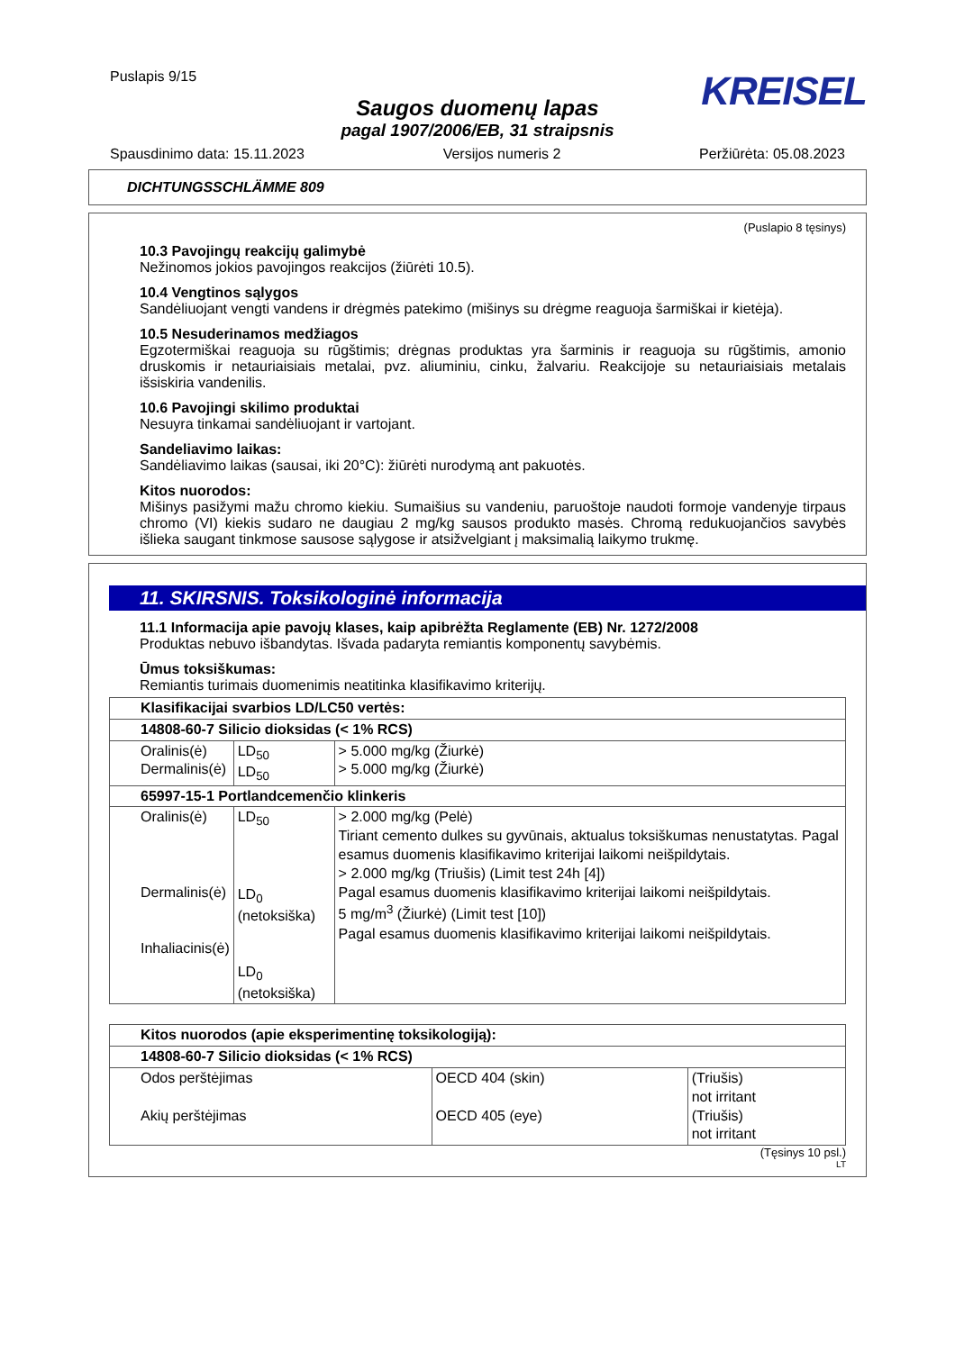Puslapis 9/15
KREISEL
Saugos duomenų lapas
pagal 1907/2006/EB, 31 straipsnis
Spausdinimo data: 15.11.2023 Versijos numeris 2 Peržiūrėta: 05.08.2023
DICHTUNGSSCHLÄMME 809
(Puslapio 8 tęsinys)
10.3 Pavojingų reakcijų galimybė
Nežinomos jokios pavojingos reakcijos (žiūrėti 10.5).
10.4 Vengtinos sąlygos
Sandėliuojant vengti vandens ir drėgmės patekimo (mišinys su drėgme reaguoja šarmiškai ir kietėja).
10.5 Nesuderinamos medžiagos
Egzotermiškai reaguoja su rūgštimis; drėgnas produktas yra šarminis ir reaguoja su rūgštimis, amonio druskomis ir netauriaisiais metalai, pvz. aliuminiu, cinku, žalvariu. Reakcijoje su netauriaisiais metalais išsiskiria vandenilis.
10.6 Pavojingi skilimo produktai
Nesuyra tinkamai sandėliuojant ir vartojant.
Sandeliavimo laikas:
Sandėliavimo laikas (sausai, iki 20°C): žiūrėti nurodymą ant pakuotės.
Kitos nuorodos:
Mišinys pasižymi mažu chromo kiekiu. Sumaišius su vandeniu, paruoštoje naudoti formoje vandenyje tirpaus chromo (VI) kiekis sudaro ne daugiau 2 mg/kg sausos produkto masės. Chromą redukuojančios savybės išlieka saugant tinkmose sausose sąlygose ir atsižvelgiant į maksimalią laikymo trukmę.
11. SKIRSNIS. Toksikologinė informacija
11.1 Informacija apie pavojų klases, kaip apibrėžta Reglamente (EB) Nr. 1272/2008
Produktas nebuvo išbandytas. Išvada padaryta remiantis komponentų savybėmis.
Ūmus toksiškumas:
Remiantis turimais duomenimis neatitinka klasifikavimo kriterijų.
| Klasifikacijai svarbios LD/LC50 vertės: | | |
| 14808-60-7 Silicio dioksidas (< 1% RCS) | | |
| Oralinis(ė) Dermalinis(ė) | LD<sub>50</sub> LD<sub>50</sub> | > 5.000 mg/kg (Žiurkė) > 5.000 mg/kg (Žiurkė) |
| 65997-15-1 Portlandcemenčio klinkeris | | |
| Oralinis(ė) Dermalinis(ė) Inhaliacinis(ė) | LD<sub>50</sub> LD<sub>0</sub> (netoksiška) LD<sub>0</sub> (netoksiška) | > 2.000 mg/kg (Pelė) Tiriant cemento dulkes su gyvūnais, aktualus toksiškumas nenustatytas. Pagal esamus duomenis klasifikavimo kriterijai laikomi neišpildytais. > 2.000 mg/kg (Triušis) (Limit test 24h [4]) Pagal esamus duomenis klasifikavimo kriterijai laikomi neišpildytais. 5 mg/m<sup>3</sup> (Žiurkė) (Limit test [10]) Pagal esamus duomenis klasifikavimo kriterijai laikomi neišpildytais. |
| Kitos nuorodos (apie eksperimentinę toksikologiją): | | |
| 14808-60-7 Silicio dioksidas (< 1% RCS) | | |
| Odos perštėjimas Akių perštėjimas | OECD 404 (skin) OECD 405 (eye) | (Triušis) not irritant (Triušis) not irritant |
(Tęsinys 10 psl.)
LT